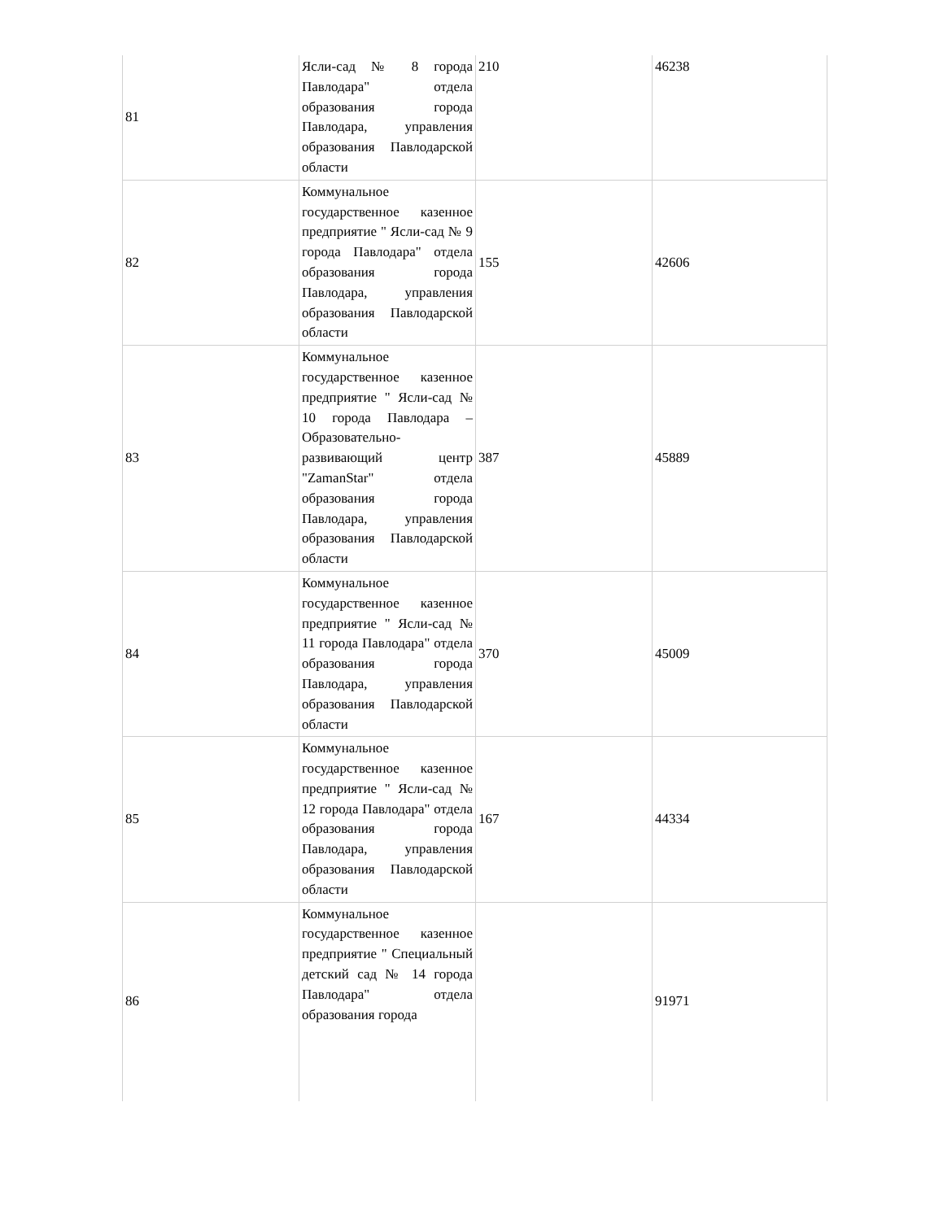| 81 | Ясли-сад № 8 города Павлодара" отдела образования города Павлодара, управления образования Павлодарской области | 210 | 46238 |
| 82 | Коммунальное государственное казенное предприятие " Ясли-сад № 9 города Павлодара" отдела образования города Павлодара, управления образования Павлодарской области | 155 | 42606 |
| 83 | Коммунальное государственное казенное предприятие " Ясли-сад № 10 города Павлодара – Образовательно-развивающий центр "ZamanStar" отдела образования города Павлодара, управления образования Павлодарской области | 387 | 45889 |
| 84 | Коммунальное государственное казенное предприятие " Ясли-сад № 11 города Павлодара" отдела образования города Павлодара, управления образования Павлодарской области | 370 | 45009 |
| 85 | Коммунальное государственное казенное предприятие " Ясли-сад № 12 города Павлодара" отдела образования города Павлодара, управления образования Павлодарской области | 167 | 44334 |
| 86 | Коммунальное государственное казенное предприятие " Специальный детский сад № 14 города Павлодара" отдела образования города | | 91971 |